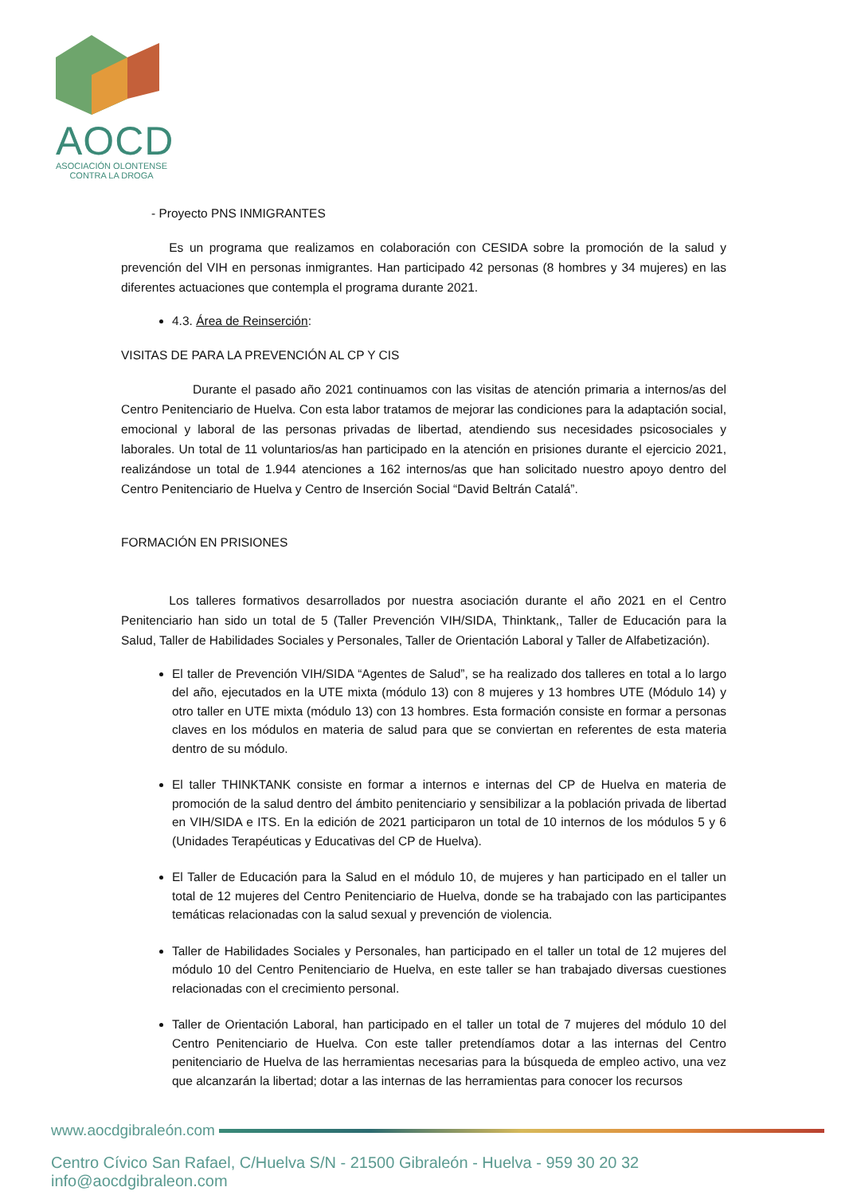AOCD
ASOCIACIÓN OLONTENSE
CONTRA LA DROGA
- Proyecto PNS INMIGRANTES
Es un programa que realizamos en colaboración con CESIDA sobre la promoción de la salud y prevención del VIH en personas inmigrantes. Han participado 42 personas (8 hombres y 34 mujeres) en las diferentes actuaciones que contempla el programa durante 2021.
4.3. Área de Reinserción:
VISITAS DE PARA LA PREVENCIÓN AL CP Y CIS
Durante el pasado año 2021 continuamos con las visitas de atención primaria a internos/as del Centro Penitenciario de Huelva. Con esta labor tratamos de mejorar las condiciones para la adaptación social, emocional y laboral de las personas privadas de libertad, atendiendo sus necesidades psicosociales y laborales. Un total de 11 voluntarios/as han participado en la atención en prisiones durante el ejercicio 2021, realizándose un total de 1.944 atenciones a 162 internos/as que han solicitado nuestro apoyo dentro del Centro Penitenciario de Huelva y Centro de Inserción Social “David Beltrán Catalá”.
FORMACIÓN EN PRISIONES
Los talleres formativos desarrollados por nuestra asociación durante el año 2021 en el Centro Penitenciario han sido un total de 5 (Taller Prevención VIH/SIDA, Thinktank,, Taller de Educación para la Salud, Taller de Habilidades Sociales y Personales, Taller de Orientación Laboral y Taller de Alfabetización).
El taller de Prevención VIH/SIDA “Agentes de Salud”, se ha realizado dos talleres en total a lo largo del año, ejecutados en la UTE mixta (módulo 13) con 8 mujeres y 13 hombres UTE (Módulo 14) y otro taller en UTE mixta (módulo 13) con 13 hombres. Esta formación consiste en formar a personas claves en los módulos en materia de salud para que se conviertan en referentes de esta materia dentro de su módulo.
El taller THINKTANK consiste en formar a internos e internas del CP de Huelva en materia de promoción de la salud dentro del ámbito penitenciario y sensibilizar a la población privada de libertad en VIH/SIDA e ITS. En la edición de 2021 participaron un total de 10 internos de los módulos 5 y 6 (Unidades Terapéuticas y Educativas del CP de Huelva).
El Taller de Educación para la Salud en el módulo 10, de mujeres y han participado en el taller un total de 12 mujeres del Centro Penitenciario de Huelva, donde se ha trabajado con las participantes temáticas relacionadas con la salud sexual y prevención de violencia.
Taller de Habilidades Sociales y Personales, han participado en el taller un total de 12 mujeres del módulo 10 del Centro Penitenciario de Huelva, en este taller se han trabajado diversas cuestiones relacionadas con el crecimiento personal.
Taller de Orientación Laboral, han participado en el taller un total de 7 mujeres del módulo 10 del Centro Penitenciario de Huelva. Con este taller pretendíamos dotar a las internas del Centro penitenciario de Huelva de las herramientas necesarias para la búsqueda de empleo activo, una vez que alcanzarán la libertad; dotar a las internas de las herramientas para conocer los recursos
www.aocdgibraleón.com
Centro Cívico San Rafael, C/Huelva S/N - 21500 Gibraleón - Huelva - 959 30 20 32 info@aocdgibraleon.com